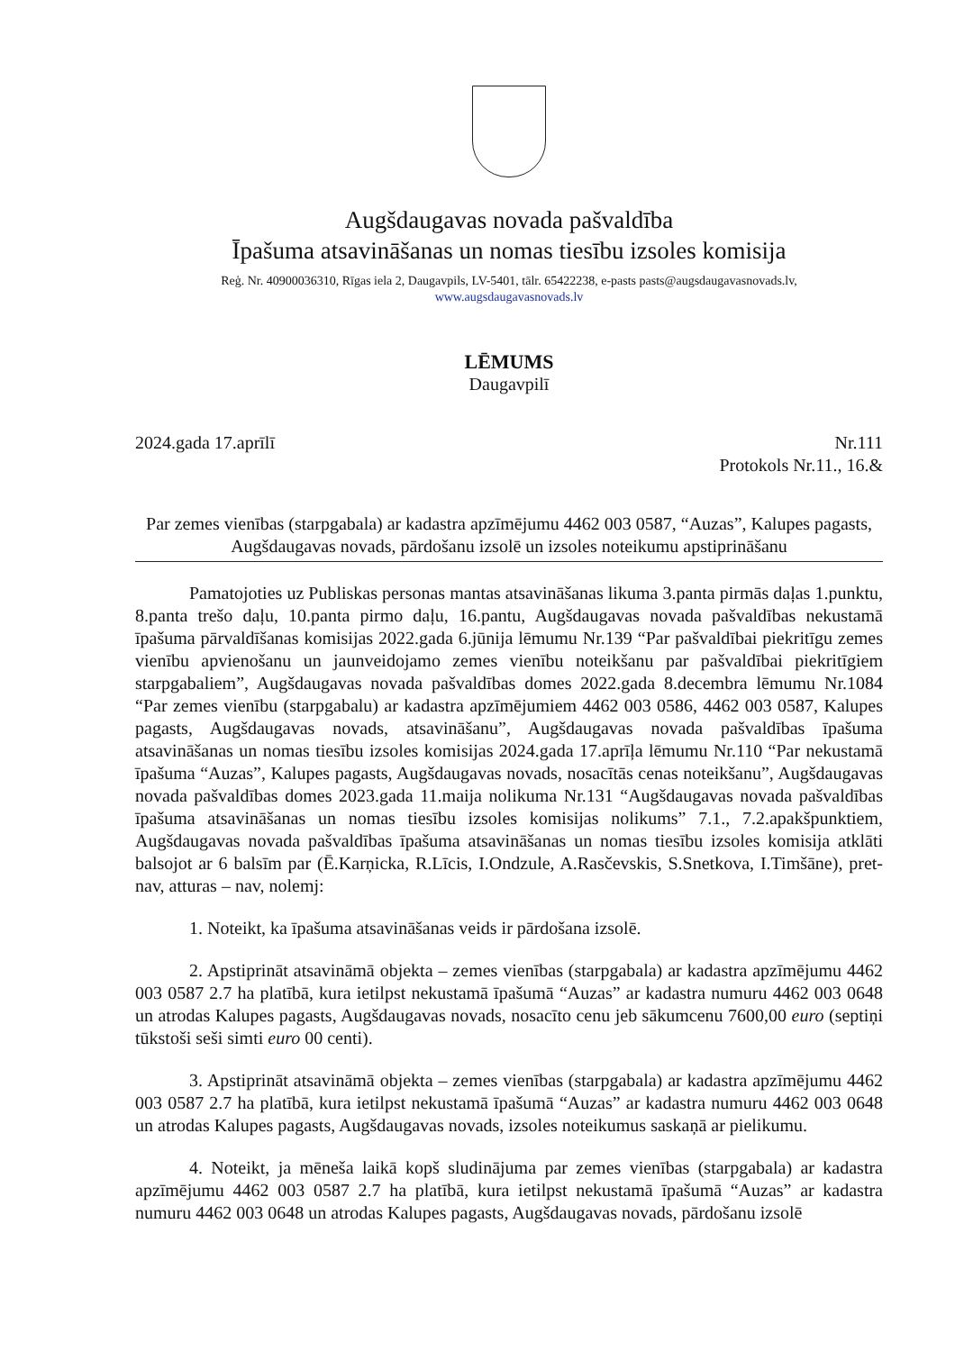Augšdaugavas novada pašvaldība
Īpašuma atsavināšanas un nomas tiesību izsoles komisija
Reģ. Nr. 40900036310, Rīgas iela 2, Daugavpils, LV-5401, tālr. 65422238, e-pasts pasts@augsdaugavasnovads.lv,
www.augsdaugavasnovads.lv
LĒMUMS
Daugavpilī
2024.gada 17.aprīlī Nr.111
Protokols Nr.11., 16.&
Par zemes vienības (starpgabala) ar kadastra apzīmējumu 4462 003 0587, “Auzas”, Kalupes pagasts, Augšdaugavas novads, pārdošanu izsolē un izsoles noteikumu apstiprināšanu
Pamatojoties uz Publiskas personas mantas atsavināšanas likuma 3.panta pirmās daļas 1.punktu, 8.panta trešo daļu, 10.panta pirmo daļu, 16.pantu, Augšdaugavas novada pašvaldības nekustamā īpašuma pārvaldīšanas komisijas 2022.gada 6.jūnija lēmumu Nr.139 “Par pašvaldībai piekritīgu zemes vienību apvienošanu un jaunveidojamo zemes vienību noteikšanu par pašvaldībai piekritīgiem starpgabaliem”, Augšdaugavas novada pašvaldības domes 2022.gada 8.decembra lēmumu Nr.1084 “Par zemes vienību (starpgabalu) ar kadastra apzīmējumiem 4462 003 0586, 4462 003 0587, Kalupes pagasts, Augšdaugavas novads, atsavināšanu”, Augšdaugavas novada pašvaldības īpašuma atsavināšanas un nomas tiesību izsoles komisijas 2024.gada 17.aprīļa lēmumu Nr.110 “Par nekustamā īpašuma “Auzas”, Kalupes pagasts, Augšdaugavas novads, nosacītās cenas noteikšanu”, Augšdaugavas novada pašvaldības domes 2023.gada 11.maija nolikuma Nr.131 “Augšdaugavas novada pašvaldības īpašuma atsavināšanas un nomas tiesību izsoles komisijas nolikums” 7.1., 7.2.apakšpunktiem, Augšdaugavas novada pašvaldības īpašuma atsavināšanas un nomas tiesību izsoles komisija atklāti balsojot ar 6 balsīm par (Ē.Karņicka, R.Līcis, I.Ondzule, A.Rasčevskis, S.Snetkova, I.Timšāne), pret- nav, atturas – nav, nolemj:
1. Noteikt, ka īpašuma atsavināšanas veids ir pārdošana izsolē.
2. Apstiprināt atsavināmā objekta – zemes vienības (starpgabala) ar kadastra apzīmējumu 4462 003 0587 2.7 ha platībā, kura ietilpst nekustamā īpašumā “Auzas” ar kadastra numuru 4462 003 0648 un atrodas Kalupes pagasts, Augšdaugavas novads, nosacīto cenu jeb sākumcenu 7600,00 euro (septiņi tūkstoši seši simti euro 00 centi).
3. Apstiprināt atsavināmā objekta – zemes vienības (starpgabala) ar kadastra apzīmējumu 4462 003 0587 2.7 ha platībā, kura ietilpst nekustamā īpašumā “Auzas” ar kadastra numuru 4462 003 0648 un atrodas Kalupes pagasts, Augšdaugavas novads, izsoles noteikumus saskaņā ar pielikumu.
4. Noteikt, ja mēneša laikā kopš sludinājuma par zemes vienības (starpgabala) ar kadastra apzīmējumu 4462 003 0587 2.7 ha platībā, kura ietilpst nekustamā īpašumā “Auzas” ar kadastra numuru 4462 003 0648 un atrodas Kalupes pagasts, Augšdaugavas novads, pārdošanu izsolē